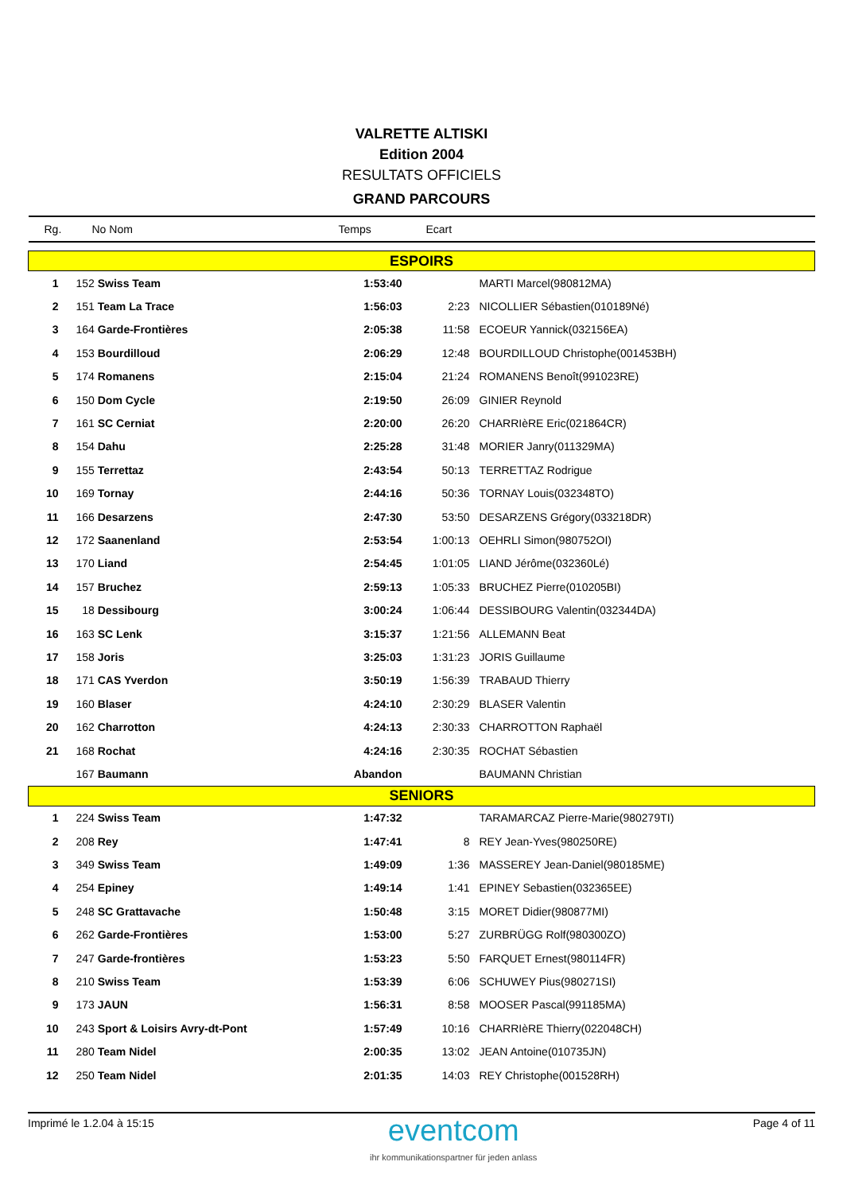VALRETTE ALTISKI
Edition 2004
RESULTATS OFFICIELS
GRAND PARCOURS
| Rg. | No Nom | Temps | Ecart | |
| --- | --- | --- | --- | --- |
| ESPOIRS | | | | |
| 1 | 152 Swiss Team | 1:53:40 | | MARTI Marcel(980812MA) |
| 2 | 151 Team La Trace | 1:56:03 | 2:23 | NICOLLIER Sébastien(010189Né) |
| 3 | 164 Garde-Frontières | 2:05:38 | 11:58 | ECOEUR Yannick(032156EA) |
| 4 | 153 Bourdilloud | 2:06:29 | 12:48 | BOURDILLOUD Christophe(001453BH) |
| 5 | 174 Romanens | 2:15:04 | 21:24 | ROMANENS Benoît(991023RE) |
| 6 | 150 Dom Cycle | 2:19:50 | 26:09 | GINIER Reynold |
| 7 | 161 SC Cerniat | 2:20:00 | 26:20 | CHARRIèRE Eric(021864CR) |
| 8 | 154 Dahu | 2:25:28 | 31:48 | MORIER Janry(011329MA) |
| 9 | 155 Terrettaz | 2:43:54 | 50:13 | TERRETTAZ Rodrigue |
| 10 | 169 Tornay | 2:44:16 | 50:36 | TORNAY Louis(032348TO) |
| 11 | 166 Desarzens | 2:47:30 | 53:50 | DESARZENS Grégory(033218DR) |
| 12 | 172 Saanenland | 2:53:54 | 1:00:13 | OEHRLI Simon(980752OI) |
| 13 | 170 Liand | 2:54:45 | 1:01:05 | LIAND Jérôme(032360Lé) |
| 14 | 157 Bruchez | 2:59:13 | 1:05:33 | BRUCHEZ Pierre(010205BI) |
| 15 | 18 Dessibourg | 3:00:24 | 1:06:44 | DESSIBOURG Valentin(032344DA) |
| 16 | 163 SC Lenk | 3:15:37 | 1:21:56 | ALLEMANN Beat |
| 17 | 158 Joris | 3:25:03 | 1:31:23 | JORIS Guillaume |
| 18 | 171 CAS Yverdon | 3:50:19 | 1:56:39 | TRABAUD Thierry |
| 19 | 160 Blaser | 4:24:10 | 2:30:29 | BLASER Valentin |
| 20 | 162 Charrotton | 4:24:13 | 2:30:33 | CHARROTTON Raphaël |
| 21 | 168 Rochat | 4:24:16 | 2:30:35 | ROCHAT Sébastien |
| | 167 Baumann | Abandon | | BAUMANN Christian |
| SENIORS | | | | |
| 1 | 224 Swiss Team | 1:47:32 | | TARAMARCAZ Pierre-Marie(980279TI) |
| 2 | 208 Rey | 1:47:41 | 8 | REY Jean-Yves(980250RE) |
| 3 | 349 Swiss Team | 1:49:09 | 1:36 | MASSEREY Jean-Daniel(980185ME) |
| 4 | 254 Epiney | 1:49:14 | 1:41 | EPINEY Sebastien(032365EE) |
| 5 | 248 SC Grattavache | 1:50:48 | 3:15 | MORET Didier(980877MI) |
| 6 | 262 Garde-Frontières | 1:53:00 | 5:27 | ZURBRÜGG Rolf(980300ZO) |
| 7 | 247 Garde-frontières | 1:53:23 | 5:50 | FARQUET Ernest(980114FR) |
| 8 | 210 Swiss Team | 1:53:39 | 6:06 | SCHUWEY Pius(980271SI) |
| 9 | 173 JAUN | 1:56:31 | 8:58 | MOOSER Pascal(991185MA) |
| 10 | 243 Sport & Loisirs Avry-dt-Pont | 1:57:49 | 10:16 | CHARRIèRE Thierry(022048CH) |
| 11 | 280 Team Nidel | 2:00:35 | 13:02 | JEAN Antoine(010735JN) |
| 12 | 250 Team Nidel | 2:01:35 | 14:03 | REY Christophe(001528RH) |
Imprimé le 1.2.04 à 15:15
eventcom
ihr kommunikationspartner für jeden anlass
Page 4 of 11